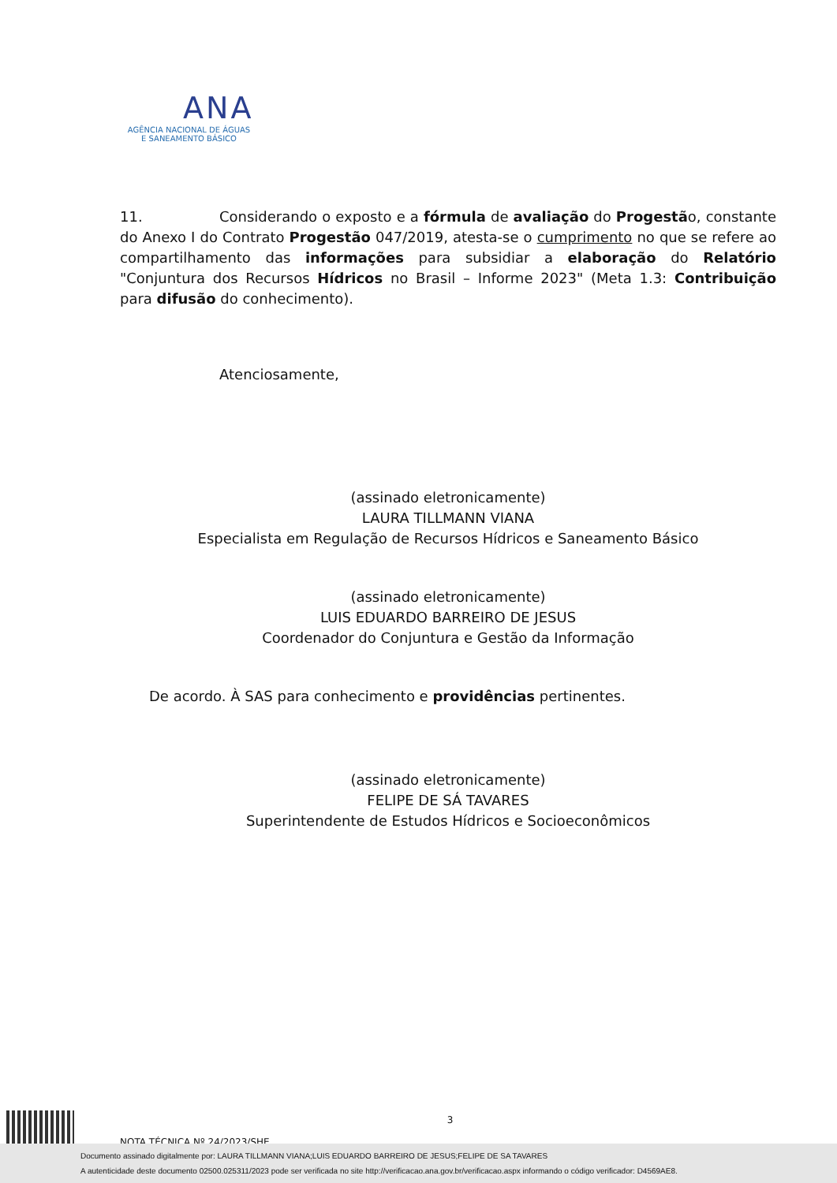ANA
AGÊNCIA NACIONAL DE ÁGUAS
E SANEAMENTO BÁSICO
11. Considerando o exposto e a fórmula de avaliação do Progestão, constante do Anexo I do Contrato Progestão 047/2019, atesta-se o cumprimento no que se refere ao compartilhamento das informações para subsidiar a elaboração do Relatório "Conjuntura dos Recursos Hídricos no Brasil – Informe 2023" (Meta 1.3: Contribuição para difusão do conhecimento).
Atenciosamente,
(assinado eletronicamente)
LAURA TILLMANN VIANA
Especialista em Regulação de Recursos Hídricos e Saneamento Básico
(assinado eletronicamente)
LUIS EDUARDO BARREIRO DE JESUS
Coordenador do Conjuntura e Gestão da Informação
De acordo. À SAS para conhecimento e providências pertinentes.
(assinado eletronicamente)
FELIPE DE SÁ TAVARES
Superintendente de Estudos Hídricos e Socioeconômicos
3
NOTA TÉCNICA Nº 24/2023/SHE
Documento assinado digitalmente por: LAURA TILLMANN VIANA;LUIS EDUARDO BARREIRO DE JESUS;FELIPE DE SA TAVARES
A autenticidade deste documento 02500.025311/2023 pode ser verificada no site http://verificacao.ana.gov.br/verificacao.aspx informando o código verificador: D4569AE8.